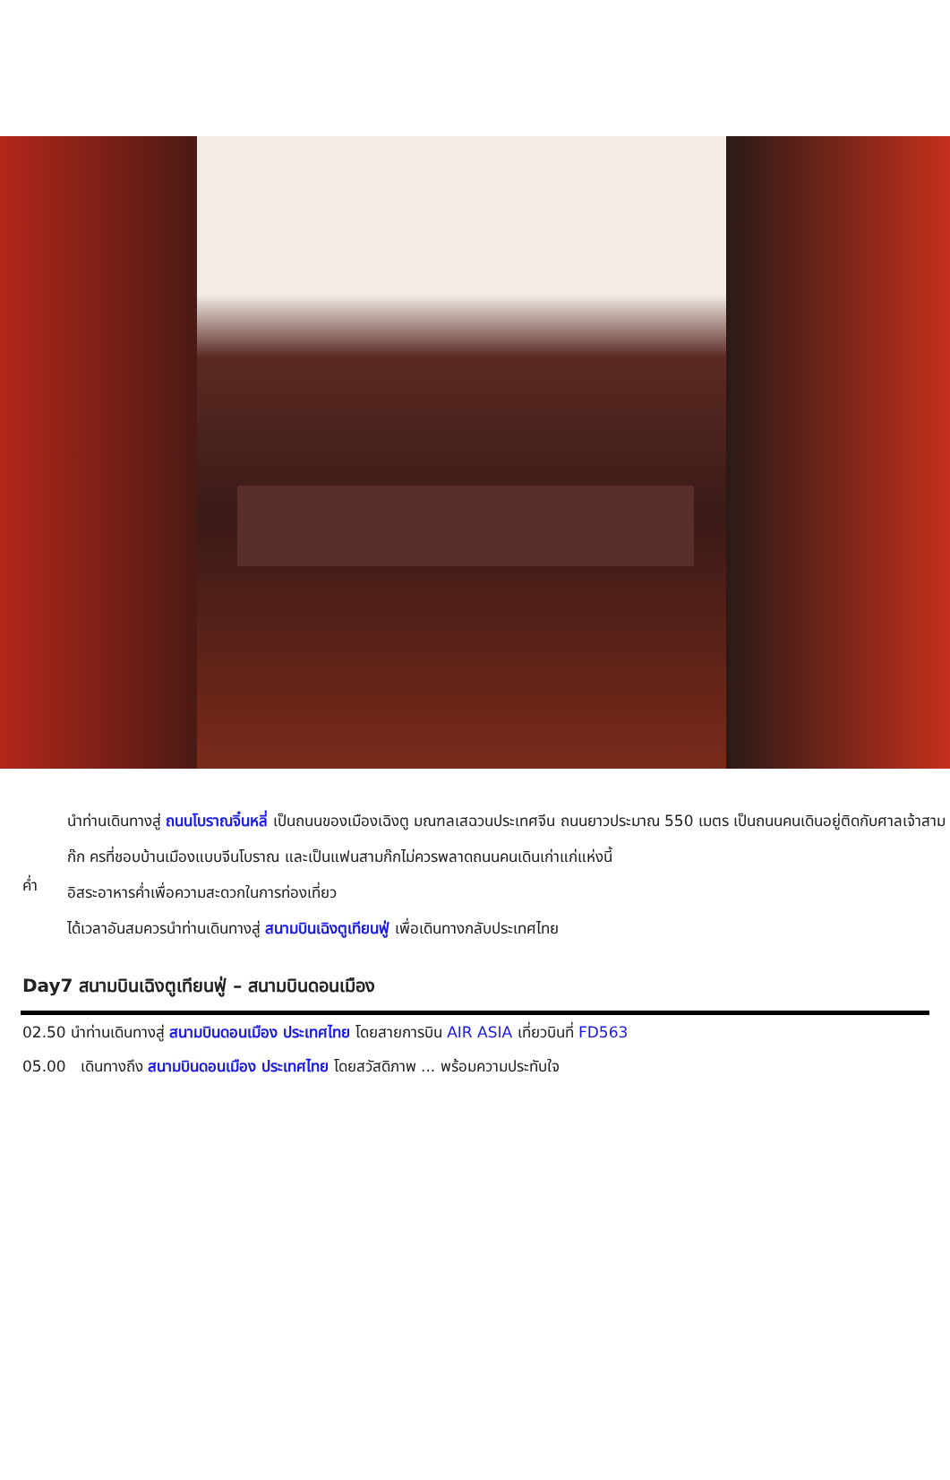นำท่านเดินทางสู่ ถนนโบราณจิ๋นหลี่ เป็นถนนของเมืองเฉิงตู มณฑลเสฉวนประเทศจีน ถนนยาวประมาณ 550 เมตร เป็นถนนคนเดินอยู่ติดกับศาลเจ้าสามก๊ก ครที่ชอบบ้านเมืองแบบจีนโบราณ และเป็นแฟนสามก๊กไม่ควรพลาดถนนคนเดินเก่าแก่แห่งนี้
ค่ำ
อิสระอาหารค่ำเพื่อความสะดวกในการท่องเที่ยว
ได้เวลาอันสมควรนำท่านเดินทางสู่ สนามบินเฉิงตูเทียนฟู่ เพื่อเดินทางกลับประเทศไทย
Day7 สนามบินเฉิงตูเทียนฟู่ – สนามบินดอนเมือง
02.50 นำท่านเดินทางสู่ สนามบินดอนเมือง ประเทศไทย โดยสายการบิน AIR ASIA เที่ยวบินที่ FD563
05.00 เดินทางถึง สนามบินดอนเมือง ประเทศไทย โดยสวัสดิภาพ ... พร้อมความประทับใจ